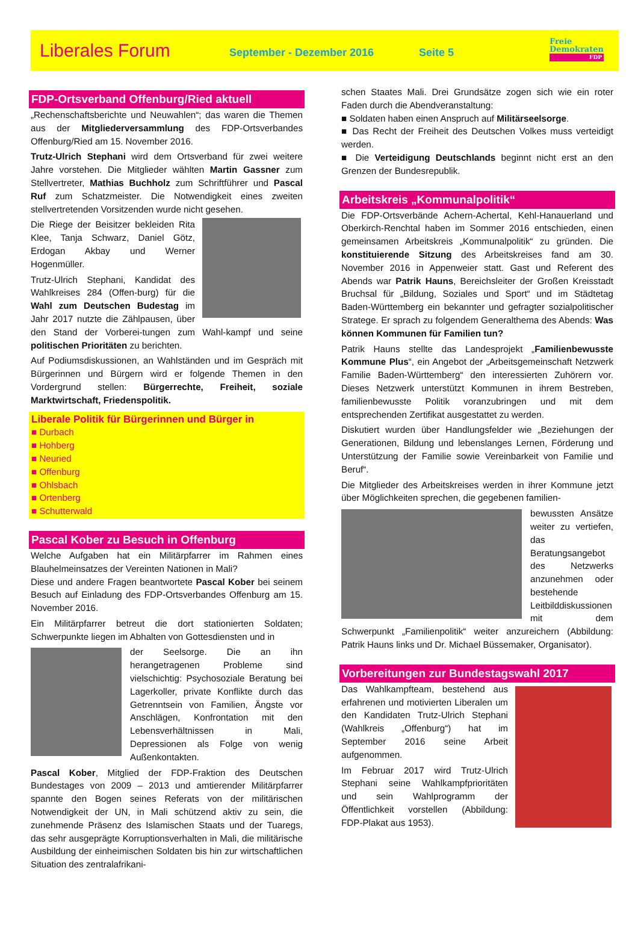Liberales Forum
September - Dezember 2016 Seite 5
Freie
Demokraten
FDP
FDP-Ortsverband Offenburg/Ried aktuell
„Rechenschaftsberichte und Neuwahlen“; das waren die Themen aus der Mitgliederversammlung des FDP-Ortsverbandes Offenburg/Ried am 15. November 2016.
Trutz-Ulrich Stephani wird dem Ortsverband für zwei weitere Jahre vorstehen. Die Mitglieder wählten Martin Gassner zum Stellvertreter, Mathias Buchholz zum Schriftführer und Pascal Ruf zum Schatzmeister. Die Notwendigkeit eines zweiten stellvertretenden Vorsitzenden wurde nicht gesehen.
Die Riege der Beisitzer bekleiden Rita Klee, Tanja Schwarz, Daniel Götz, Erdogan Akbay und Werner Hogenmüller.
Trutz-Ulrich Stephani, Kandidat des Wahlkreises 284 (Offen-burg) für die Wahl zum Deutschen Budestag im Jahr 2017 nutzte die Zählpausen, über den Stand der Vorberei-tungen zum Wahl-kampf und seine politischen Prioritäten zu berichten.
Auf Podiumsdiskussionen, an Wahlständen und im Gespräch mit Bürgerinnen und Bürgern wird er folgende Themen in den Vordergrund stellen: Bürgerrechte, Freiheit, soziale Marktwirtschaft, Friedenspolitik.
Liberale Politik für Bürgerinnen und Bürger in
■ Durbach
■ Hohberg
■ Neuried
■ Offenburg
■ Ohlsbach
■ Ortenberg
■ Schutterwald
Pascal Kober zu Besuch in Offenburg
Welche Aufgaben hat ein Militärpfarrer im Rahmen eines Blauhelmeinsatzes der Vereinten Nationen in Mali?
Diese und andere Fragen beantwortete Pascal Kober bei seinem Besuch auf Einladung des FDP-Ortsverbandes Offenburg am 15. November 2016.
Ein Militärpfarrer betreut die dort stationierten Soldaten; Schwerpunkte liegen im Abhalten von Gottesdiensten und in
der Seelsorge. Die an ihn herangetragenen Probleme sind vielschichtig: Psychosoziale Beratung bei Lagerkoller, private Konflikte durch das Getrenntsein von Familien, Ängste vor Anschlägen, Konfrontation mit den Lebensverhältnissen in Mali, Depressionen als Folge von wenig Außenkontakten.
Pascal Kober, Mitglied der FDP-Fraktion des Deutschen Bundestages von 2009 – 2013 und amtierender Militärpfarrer spannte den Bogen seines Referats von der militärischen Notwendigkeit der UN, in Mali schützend aktiv zu sein, die zunehmende Präsenz des Islamischen Staats und der Tuaregs, das sehr ausgeprägte Korruptionsverhalten in Mali, die militärische Ausbildung der einheimischen Soldaten bis hin zur wirtschaftlichen Situation des zentralafrikani-
schen Staates Mali. Drei Grundsätze zogen sich wie ein roter Faden durch die Abendveranstaltung:
■ Soldaten haben einen Anspruch auf Militärseelsorge.
■ Das Recht der Freiheit des Deutschen Volkes muss verteidigt werden.
■ Die Verteidigung Deutschlands beginnt nicht erst an den Grenzen der Bundesrepublik.
Arbeitskreis „Kommunalpolitik“
Die FDP-Ortsverbände Achern-Achertal, Kehl-Hanauerland und Oberkirch-Renchtal haben im Sommer 2016 entschieden, einen gemeinsamen Arbeitskreis „Kommunalpolitik“ zu gründen. Die konstituierende Sitzung des Arbeitskreises fand am 30. November 2016 in Appenweier statt. Gast und Referent des Abends war Patrik Hauns, Bereichsleiter der Großen Kreisstadt Bruchsal für „Bildung, Soziales und Sport“ und im Städtetag Baden-Württemberg ein bekannter und gefragter sozialpolitischer Stratege. Er sprach zu folgendem Generalthema des Abends: Was können Kommunen für Familien tun?
Patrik Hauns stellte das Landesprojekt „Familienbewusste Kommune Plus“, ein Angebot der „Arbeitsgemeinschaft Netzwerk Familie Baden-Württemberg“ den interessierten Zuhörern vor. Dieses Netzwerk unterstützt Kommunen in ihrem Bestreben, familienbewusste Politik voranzubringen und mit dem entsprechenden Zertifikat ausgestattet zu werden.
Diskutiert wurden über Handlungsfelder wie „Beziehungen der Generationen, Bildung und lebenslanges Lernen, Förderung und Unterstützung der Familie sowie Vereinbarkeit von Familie und Beruf“.
Die Mitglieder des Arbeitskreises werden in ihrer Kommune jetzt über Möglichkeiten sprechen, die gegebenen familien-
bewussten Ansätze weiter zu vertiefen, das Beratungsangebot des Netzwerks anzunehmen oder bestehende Leitbilddiskussionen mit dem Schwerpunkt „Familienpolitik“ weiter anzureichern (Abbildung: Patrik Hauns links und Dr. Michael Büssemaker, Organisator).
Vorbereitungen zur Bundestagswahl 2017
Das Wahlkampfteam, bestehend aus erfahrenen und motivierten Liberalen um den Kandidaten Trutz-Ulrich Stephani (Wahlkreis „Offenburg“) hat im September 2016 seine Arbeit aufgenommen.
Im Februar 2017 wird Trutz-Ulrich Stephani seine Wahlkampfprioritäten und sein Wahlprogramm der Öffentlichkeit vorstellen (Abbildung: FDP-Plakat aus 1953).